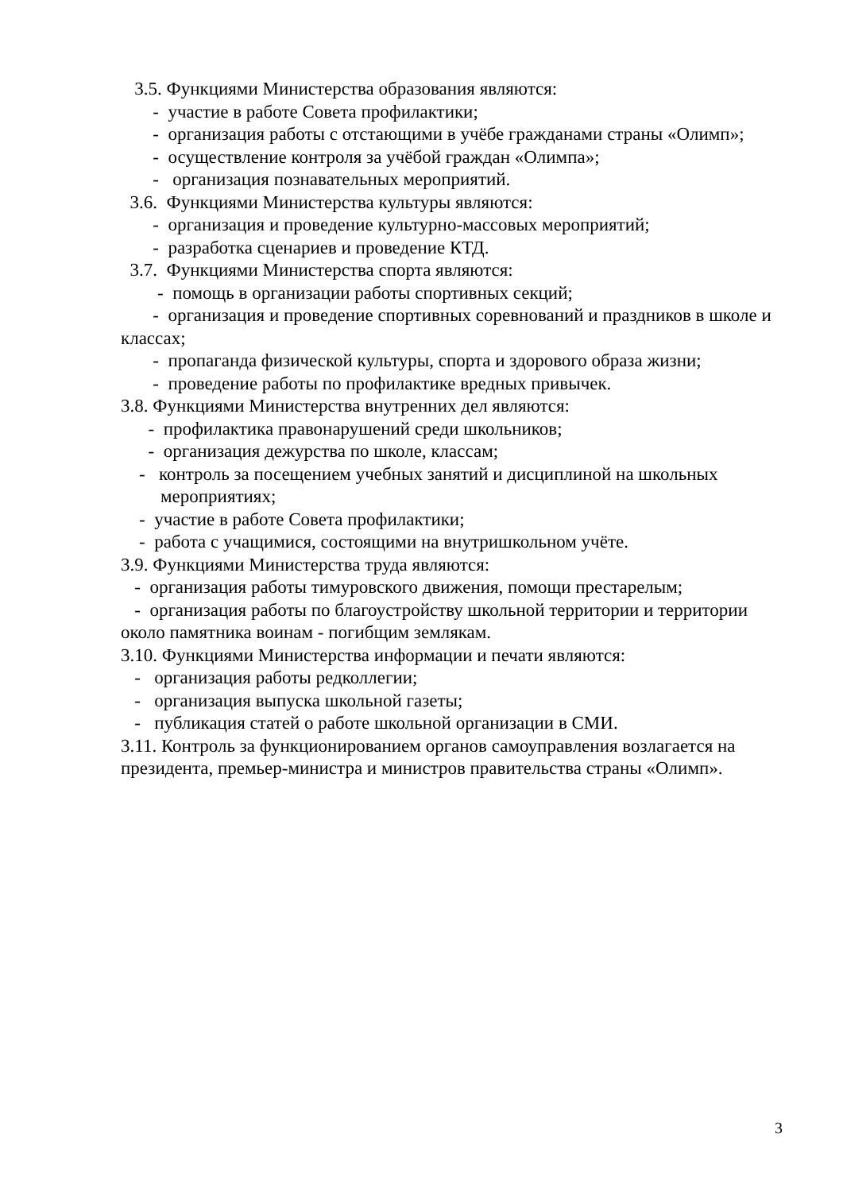3.5. Функциями Министерства образования являются:
- участие в работе Совета профилактики;
- организация работы с отстающими в учёбе гражданами страны «Олимп»;
- осуществление контроля за учёбой граждан «Олимпа»;
- организация познавательных мероприятий.
3.6. Функциями Министерства культуры являются:
- организация и проведение культурно-массовых мероприятий;
- разработка сценариев и проведение КТД.
3.7. Функциями Министерства спорта являются:
- помощь в организации работы спортивных секций;
- организация и проведение спортивных соревнований и праздников в школе и классах;
- пропаганда физической культуры, спорта и здорового образа жизни;
- проведение работы по профилактике вредных привычек.
3.8. Функциями Министерства внутренних дел являются:
- профилактика правонарушений среди школьников;
- организация дежурства по школе, классам;
- контроль за посещением учебных занятий и дисциплиной на школьных мероприятиях;
- участие в работе Совета профилактики;
- работа с учащимися, состоящими на внутришкольном учёте.
3.9. Функциями Министерства труда являются:
- организация работы тимуровского движения, помощи престарелым;
- организация работы по благоустройству школьной территории и территории около памятника воинам - погибщим землякам.
3.10. Функциями Министерства информации и печати являются:
- организация работы редколлегии;
- организация выпуска школьной газеты;
- публикация статей о работе школьной организации в СМИ.
3.11. Контроль за функционированием органов самоуправления возлагается на президента, премьер-министра и министров правительства страны «Олимп».
3